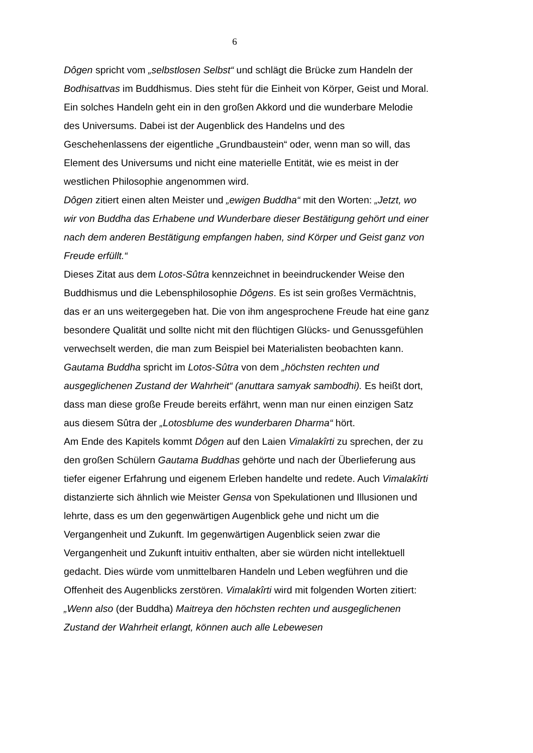6
Dôgen spricht vom „selbstlosen Selbst“ und schlägt die Brücke zum Handeln der Bodhisattvas im Buddhismus. Dies steht für die Einheit von Körper, Geist und Moral. Ein solches Handeln geht ein in den großen Akkord und die wunderbare Melodie des Universums. Dabei ist der Augenblick des Handelns und des Geschehenlassens der eigentliche „Grundbaustein“ oder, wenn man so will, das Element des Universums und nicht eine materielle Entität, wie es meist in der westlichen Philosophie angenommen wird.
Dôgen zitiert einen alten Meister und „ewigen Buddha“ mit den Worten: „Jetzt, wo wir von Buddha das Erhabene und Wunderbare dieser Bestätigung gehört und einer nach dem anderen Bestätigung empfangen haben, sind Körper und Geist ganz von Freude erfüllt.“
Dieses Zitat aus dem Lotos-Sûtra kennzeichnet in beeindruckender Weise den Buddhismus und die Lebensphilosophie Dôgens. Es ist sein großes Vermächtnis, das er an uns weitergegeben hat. Die von ihm angesprochene Freude hat eine ganz besondere Qualität und sollte nicht mit den flüchtigen Glücks- und Genussgefühlen verwechselt werden, die man zum Beispiel bei Materialisten beobachten kann. Gautama Buddha spricht im Lotos-Sûtra von dem „höchsten rechten und ausgeglichenen Zustand der Wahrheit“ (anuttara samyak sambodhi). Es heißt dort, dass man diese große Freude bereits erfährt, wenn man nur einen einzigen Satz aus diesem Sûtra der „Lotosblume des wunderbaren Dharma“ hört.
Am Ende des Kapitels kommt Dôgen auf den Laien Vimalakîrti zu sprechen, der zu den großen Schülern Gautama Buddhas gehörte und nach der Überlieferung aus tiefer eigener Erfahrung und eigenem Erleben handelte und redete. Auch Vimalakîrti distanzierte sich ähnlich wie Meister Gensa von Spekulationen und Illusionen und lehrte, dass es um den gegenwärtigen Augenblick gehe und nicht um die Vergangenheit und Zukunft. Im gegenwärtigen Augenblick seien zwar die Vergangenheit und Zukunft intuitiv enthalten, aber sie würden nicht intellektuell gedacht. Dies würde vom unmittelbaren Handeln und Leben wegführen und die Offenheit des Augenblicks zerstören. Vimalakîrti wird mit folgenden Worten zitiert: „Wenn also (der Buddha) Maitreya den höchsten rechten und ausgeglichenen Zustand der Wahrheit erlangt, können auch alle Lebewesen